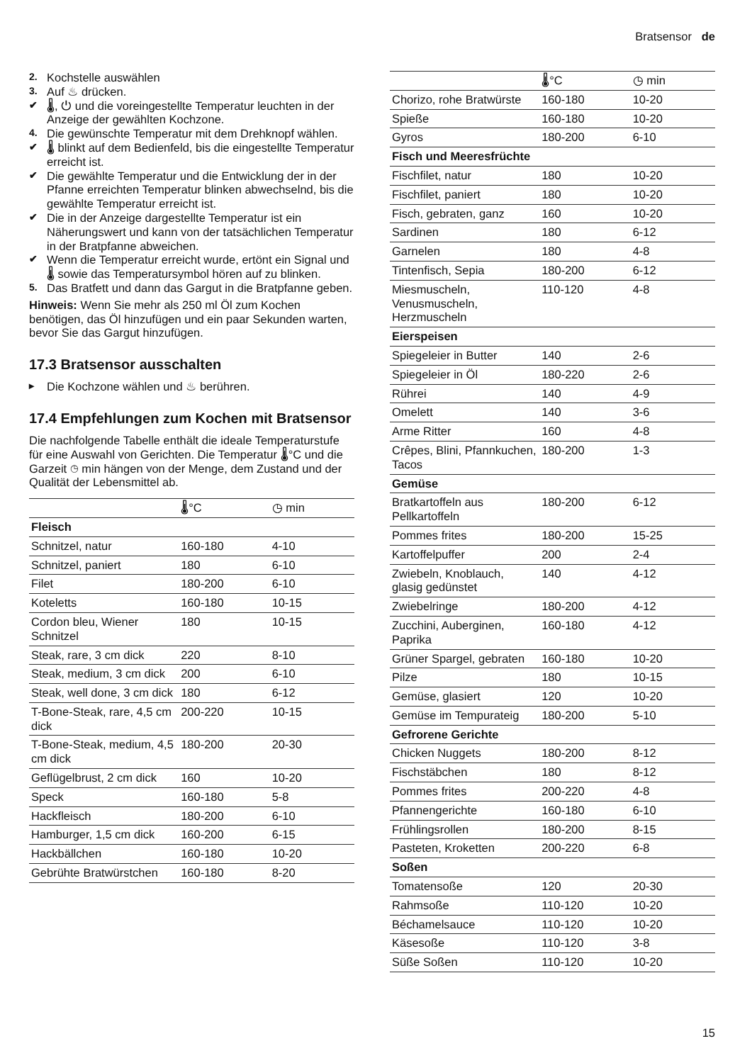Bratsensor de
2. Kochstelle auswählen
3. Auf ♨ drücken.
✔ 🌡, ⏻ und die voreingestellte Temperatur leuchten in der Anzeige der gewählten Kochzone.
4. Die gewünschte Temperatur mit dem Drehknopf wählen.
✔ 🌡 blinkt auf dem Bedienfeld, bis die eingestellte Temperatur erreicht ist.
✔ Die gewählte Temperatur und die Entwicklung der in der Pfanne erreichten Temperatur blinken abwechselnd, bis die gewählte Temperatur erreicht ist.
✔ Die in der Anzeige dargestellte Temperatur ist ein Näherungswert und kann von der tatsächlichen Temperatur in der Bratpfanne abweichen.
✔ Wenn die Temperatur erreicht wurde, ertönt ein Signal und 🌡 sowie das Temperatursymbol hören auf zu blinken.
5. Das Bratfett und dann das Gargut in die Bratpfanne geben.
Hinweis: Wenn Sie mehr als 250 ml Öl zum Kochen benötigen, das Öl hinzufügen und ein paar Sekunden warten, bevor Sie das Gargut hinzufügen.
17.3 Bratsensor ausschalten
▸ Die Kochzone wählen und ♨ berühren.
17.4 Empfehlungen zum Kochen mit Bratsensor
Die nachfolgende Tabelle enthält die ideale Temperaturstufe für eine Auswahl von Gerichten. Die Temperatur 🌡°C und die Garzeit ◷ min hängen von der Menge, dem Zustand und der Qualität der Lebensmittel ab.
| | 🌡°C | ◷ min |
| --- | --- | --- |
| Fleisch | | |
| Schnitzel, natur | 160-180 | 4-10 |
| Schnitzel, paniert | 180 | 6-10 |
| Filet | 180-200 | 6-10 |
| Koteletts | 160-180 | 10-15 |
| Cordon bleu, Wiener Schnitzel | 180 | 10-15 |
| Steak, rare, 3 cm dick | 220 | 8-10 |
| Steak, medium, 3 cm dick | 200 | 6-10 |
| Steak, well done, 3 cm dick | 180 | 6-12 |
| T-Bone-Steak, rare, 4,5 cm dick | 200-220 | 10-15 |
| T-Bone-Steak, medium, 4,5 cm dick | 180-200 | 20-30 |
| Geflügelbrust, 2 cm dick | 160 | 10-20 |
| Speck | 160-180 | 5-8 |
| Hackfleisch | 180-200 | 6-10 |
| Hamburger, 1,5 cm dick | 160-200 | 6-15 |
| Hackbällchen | 160-180 | 10-20 |
| Gebrühte Bratwürstchen | 160-180 | 8-20 |
| | 🌡°C | ◷ min |
| --- | --- | --- |
| Chorizo, rohe Bratwürste | 160-180 | 10-20 |
| Spieße | 160-180 | 10-20 |
| Gyros | 180-200 | 6-10 |
| Fisch und Meeresfrüchte | | |
| Fischfilet, natur | 180 | 10-20 |
| Fischfilet, paniert | 180 | 10-20 |
| Fisch, gebraten, ganz | 160 | 10-20 |
| Sardinen | 180 | 6-12 |
| Garnelen | 180 | 4-8 |
| Tintenfisch, Sepia | 180-200 | 6-12 |
| Miesmuscheln, Venusmuscheln, Herzmuscheln | 110-120 | 4-8 |
| Eierspeisen | | |
| Spiegeleier in Butter | 140 | 2-6 |
| Spiegeleier in Öl | 180-220 | 2-6 |
| Rührei | 140 | 4-9 |
| Omelett | 140 | 3-6 |
| Arme Ritter | 160 | 4-8 |
| Crêpes, Blini, Pfannkuchen, Tacos | 180-200 | 1-3 |
| Gemüse | | |
| Bratkartoffeln aus Pellkartoffeln | 180-200 | 6-12 |
| Pommes frites | 180-200 | 15-25 |
| Kartoffelpuffer | 200 | 2-4 |
| Zwiebeln, Knoblauch, glasig gedünstet | 140 | 4-12 |
| Zwiebelringe | 180-200 | 4-12 |
| Zucchini, Auberginen, Paprika | 160-180 | 4-12 |
| Grüner Spargel, gebraten | 160-180 | 10-20 |
| Pilze | 180 | 10-15 |
| Gemüse, glasiert | 120 | 10-20 |
| Gemüse im Tempurateig | 180-200 | 5-10 |
| Gefrorene Gerichte | | |
| Chicken Nuggets | 180-200 | 8-12 |
| Fischstäbchen | 180 | 8-12 |
| Pommes frites | 200-220 | 4-8 |
| Pfannengerichte | 160-180 | 6-10 |
| Frühlingsrollen | 180-200 | 8-15 |
| Pasteten, Kroketten | 200-220 | 6-8 |
| Soßen | | |
| Tomatensoße | 120 | 20-30 |
| Rahmsoße | 110-120 | 10-20 |
| Béchamelsauce | 110-120 | 10-20 |
| Käsesoße | 110-120 | 3-8 |
| Süße Soßen | 110-120 | 10-20 |
15